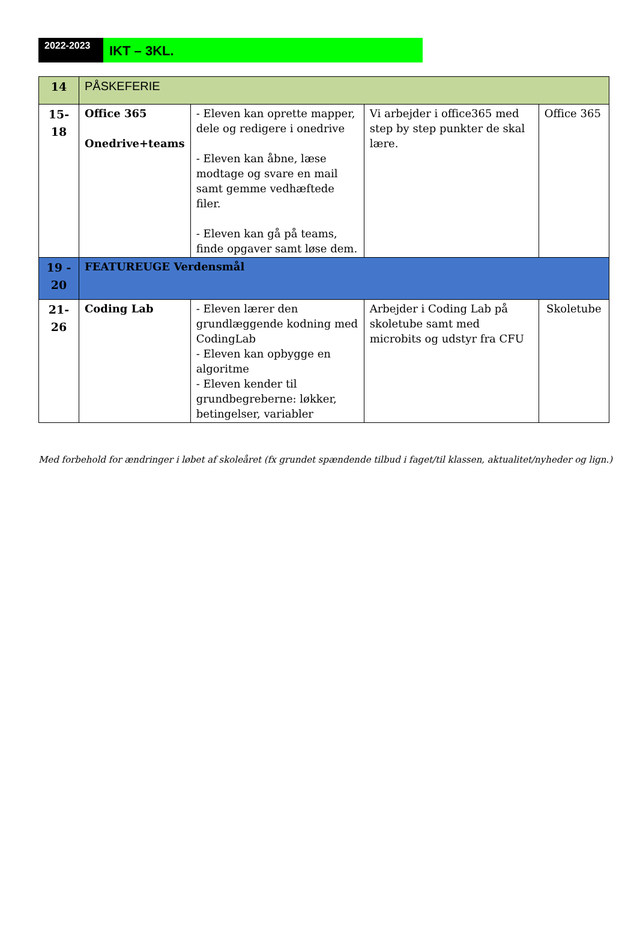2022-2023
IKT – 3KL.
| 14 | PÅSKEFERIE | | | |
| 15- 18 | Office 365 Onedrive+teams | - Eleven kan oprette mapper, dele og redigere i onedrive - Eleven kan åbne, læse modtage og svare en mail samt gemme vedhæftede filer. - Eleven kan gå på teams, finde opgaver samt løse dem. | Vi arbejder i office365 med step by step punkter de skal lære. | Office 365 |
| 19 - 20 | FEATUREUGE Verdensmål | | | |
| 21- 26 | Coding Lab | - Eleven lærer den grundlæggende kodning med CodingLab - Eleven kan opbygge en algoritme - Eleven kender til grundbegreberne: løkker, betingelser, variabler | Arbejder i Coding Lab på skoletube samt med microbits og udstyr fra CFU | Skoletube |
Med forbehold for ændringer i løbet af skoleåret (fx grundet spændende tilbud i faget/til klassen, aktualitet/nyheder og lign.)